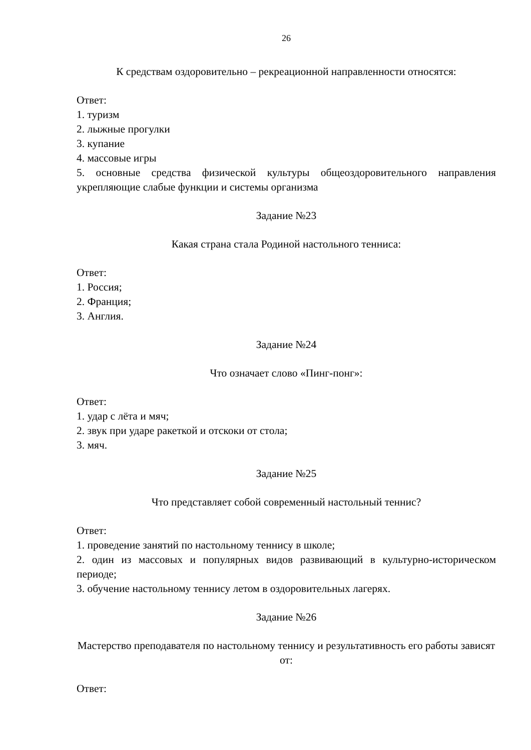26
К средствам оздоровительно – рекреационной направленности относятся:
Ответ:
1. туризм
2. лыжные прогулки
3. купание
4. массовые игры
5. основные средства физической культуры общеоздоровительного направления укрепляющие слабые функции и системы организма
Задание №23
Какая страна стала Родиной настольного тенниса:
Ответ:
1. Россия;
2. Франция;
3. Англия.
Задание №24
Что означает слово «Пинг-понг»:
Ответ:
1. удар с лёта и мяч;
2. звук при ударе ракеткой и отскоки от стола;
3. мяч.
Задание №25
Что представляет собой современный настольный теннис?
Ответ:
1. проведение занятий по настольному теннису в школе;
2. один из массовых и популярных видов развивающий в культурно-историческом периоде;
3. обучение настольному теннису летом в оздоровительных лагерях.
Задание №26
Мастерство преподавателя по настольному теннису и результативность его работы зависят от:
Ответ: